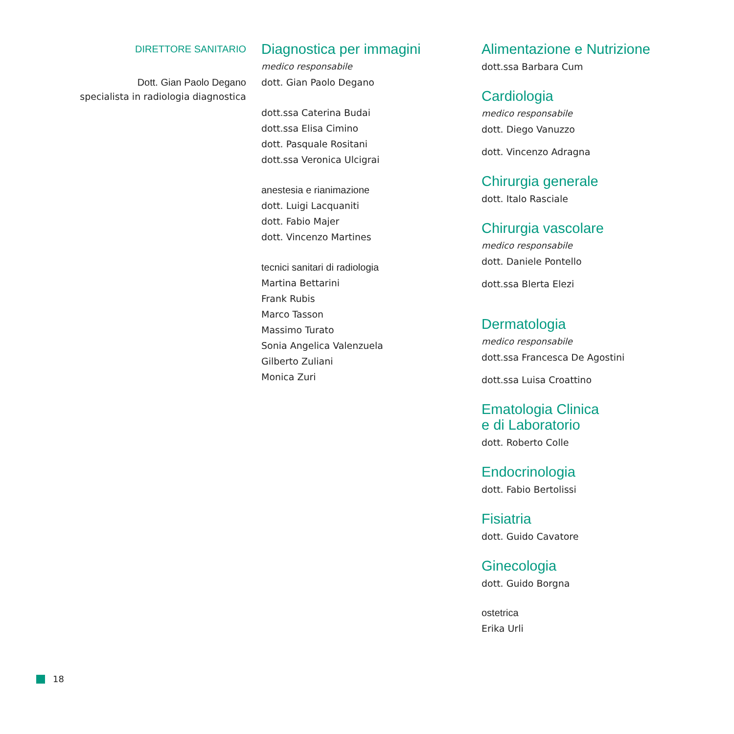DIRETTORE SANITARIO
Dott. Gian Paolo Degano
specialista in radiologia diagnostica
Diagnostica per immagini
medico responsabile
dott. Gian Paolo Degano
dott.ssa Caterina Budai
dott.ssa Elisa Cimino
dott. Pasquale Rositani
dott.ssa Veronica Ulcigrai
anestesia e rianimazione
dott. Luigi Lacquaniti
dott. Fabio Majer
dott. Vincenzo Martines
tecnici sanitari di radiologia
Martina Bettarini
Frank Rubis
Marco Tasson
Massimo Turato
Sonia Angelica Valenzuela
Gilberto Zuliani
Monica Zuri
Alimentazione e Nutrizione
dott.ssa Barbara Cum
Cardiologia
medico responsabile
dott. Diego Vanuzzo
dott. Vincenzo Adragna
Chirurgia generale
dott. Italo Rasciale
Chirurgia vascolare
medico responsabile
dott. Daniele Pontello
dott.ssa Blerta Elezi
Dermatologia
medico responsabile
dott.ssa Francesca De Agostini
dott.ssa Luisa Croattino
Ematologia Clinica
e di Laboratorio
dott. Roberto Colle
Endocrinologia
dott. Fabio Bertolissi
Fisiatria
dott. Guido Cavatore
Ginecologia
dott. Guido Borgna
ostetrica
Erika Urli
18